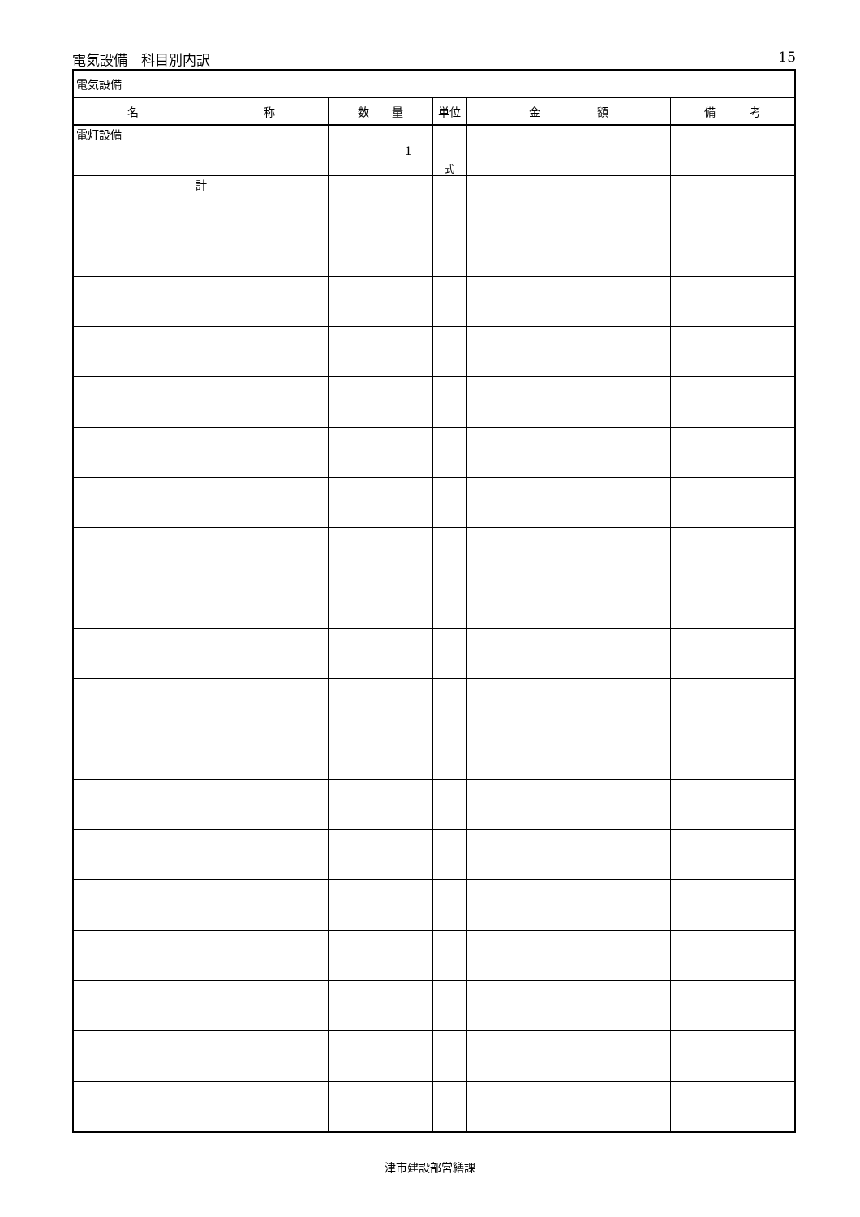電気設備　科目別内訳 15
| 電気設備 | | | | |
| 名 称 | 数 量 | 単位 | 金 額 | 備 考 |
| 電灯設備 | 1 | 式 | | |
| 計 | | | | |
津市建設部営繕課